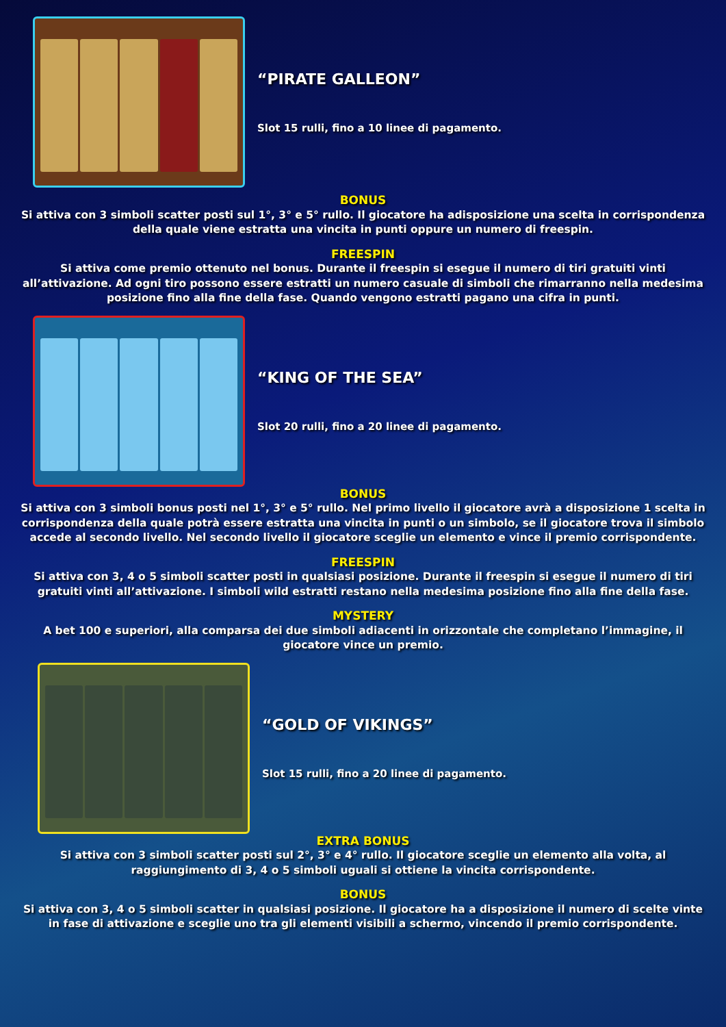“PIRATE GALLEON”
Slot 15 rulli, fino a 10 linee di pagamento.
BONUS
Si attiva con 3 simboli scatter posti sul 1°, 3° e 5° rullo. Il giocatore ha adisposizione una scelta in corrispondenza della quale viene estratta una vincita in punti oppure un numero di freespin.
FREESPIN
Si attiva come premio ottenuto nel bonus. Durante il freespin si esegue il numero di tiri gratuiti vinti all’attivazione. Ad ogni tiro possono essere estratti un numero casuale di simboli che rimarranno nella medesima posizione fino alla fine della fase. Quando vengono estratti pagano una cifra in punti.
“KING OF THE SEA”
Slot 20 rulli, fino a 20 linee di pagamento.
BONUS
Si attiva con 3 simboli bonus posti nel 1°, 3° e 5° rullo. Nel primo livello il giocatore avrà a disposizione 1 scelta in corrispondenza della quale potrà essere estratta una vincita in punti o un simbolo, se il giocatore trova il simbolo accede al secondo livello. Nel secondo livello il giocatore sceglie un elemento e vince il premio corrispondente.
FREESPIN
Si attiva con 3, 4 o 5 simboli scatter posti in qualsiasi posizione. Durante il freespin si esegue il numero di tiri gratuiti vinti all’attivazione. I simboli wild estratti restano nella medesima posizione fino alla fine della fase.
MYSTERY
A bet 100 e superiori, alla comparsa dei due simboli adiacenti in orizzontale che completano l’immagine, il giocatore vince un premio.
“GOLD OF VIKINGS”
Slot 15 rulli, fino a 20 linee di pagamento.
EXTRA BONUS
Si attiva con 3 simboli scatter posti sul 2°, 3° e 4° rullo. Il giocatore sceglie un elemento alla volta, al raggiungimento di 3, 4 o 5 simboli uguali si ottiene la vincita corrispondente.
BONUS
Si attiva con 3, 4 o 5 simboli scatter in qualsiasi posizione. Il giocatore ha a disposizione il numero di scelte vinte in fase di attivazione e sceglie uno tra gli elementi visibili a schermo, vincendo il premio corrispondente.